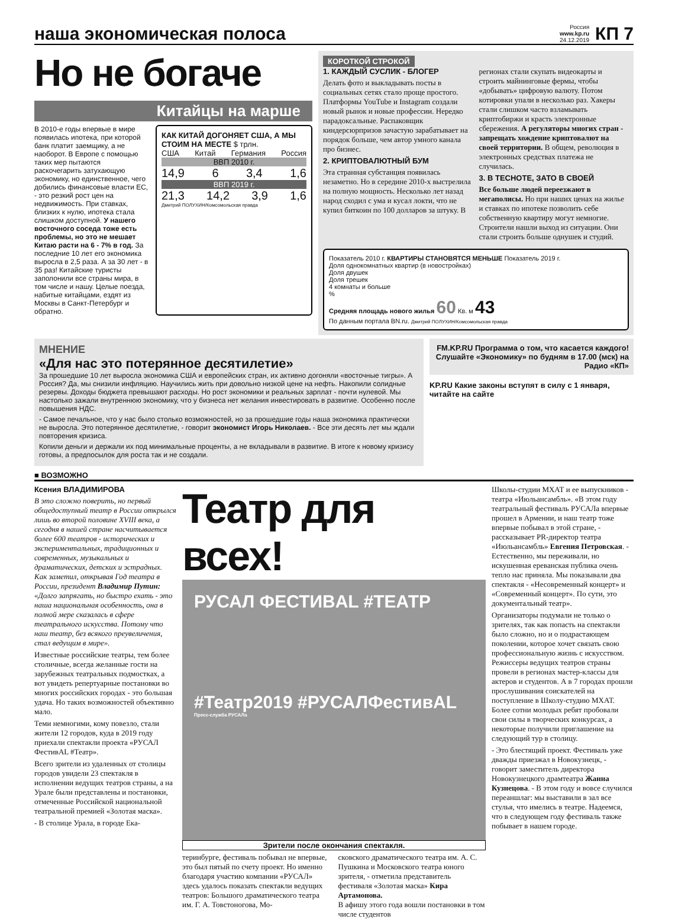наша экономическая полоса
Россия
www.kp.ru
24.12.2019
КП 7
Но не богаче
Китайцы на марше
В 2010-е годы впервые в мире появилась ипотека, при которой банк платит заемщику, а не наоборот. В Европе с помощью таких мер пытаются раскочегарить затухающую экономику, но единственное, чего добились финансовые власти ЕС, - это резкий рост цен на недвижимость. При ставках, близких к нулю, ипотека стала слишком доступной. У нашего восточного соседа тоже есть проблемы, но это не мешает Китаю расти на 6 - 7% в год. За последние 10 лет его экономика выросла в 2,5 раза. А за 30 лет - в 35 раз! Китайские туристы заполонили все страны мира, в том числе и нашу. Целые поезда, набитые китайцами, ездят из Москвы в Санкт-Петербург и обратно.
КАК КИТАЙ ДОГОНЯЕТ США, А МЫ СТОИМ НА МЕСТЕ $ трлн.
США Китай Германия Россия
ВВП 2010 г.
14,9 6 3,4 1,6
ВВП 2019 г.
21,3 14,2 3,9 1,6
Дмитрий ПОЛУХИН/Комсомольская правда
КОРОТКОЙ СТРОКОЙ
1. КАЖДЫЙ СУСЛИК - БЛОГЕР
Делать фото и выкладывать посты в социальных сетях стало проще простого. Платформы YouTube и Instagram создали новый рынок и новые профессии. Нередко парадоксальные. Распаковщик киндерсюрпризов зачастую зарабатывает на порядок больше, чем автор умного канала про бизнес.
2. КРИПТОВАЛЮТНЫЙ БУМ
Эта странная субстанция появилась незаметно. Но в середине 2010-х выстрелила на полную мощность. Несколько лет назад народ сходил с ума и кусал локти, что не купил биткоин по 100 долларов за штуку. В
регионах стали скупать видеокарты и строить майнинговые фермы, чтобы «добывать» цифровую валюту. Потом котировки упали в несколько раз. Хакеры стали слишком часто взламывать криптобиржи и красть электронные сбережения. А регуляторы многих стран - запрещать хождение криптовалют на своей территории. В общем, революция в электронных средствах платежа не случилась.
3. В ТЕСНОТЕ, ЗАТО В СВОЕЙ
Все больше людей переезжают в мегаполисы. Но при наших ценах на жилье и ставках по ипотеке позволить себе собственную квартиру могут немногие. Строители нашли выход из ситуации. Они стали строить больше однушек и студий.
Показатель 2010 г. КВАРТИРЫ СТАНОВЯТСЯ МЕНЬШЕ Показатель 2019 г.
Доля однокомнатных квартир (в новостройках)
Доля двушек
Доля трешек
4 комнаты и больше
%
Средняя площадь нового жилья 60 Кв. м 43
По данным портала BN.ru. Дмитрий ПОЛУХИН/Комсомольская правда
МНЕНИЕ
«Для нас это потерянное десятилетие»
За прошедшие 10 лет выросла экономика США и европейских стран, их активно догоняли «восточные тигры». А Россия? Да, мы снизили инфляцию. Научились жить при довольно низкой цене на нефть. Накопили солидные резервы. Доходы бюджета превышают расходы. Но рост экономики и реальных зарплат - почти нулевой. Мы настолько зажали внутреннюю экономику, что у бизнеса нет желания инвестировать в развитие. Особенно после повышения НДС.
- Самое печальное, что у нас было столько возможностей, но за прошедшие годы наша экономика практически не выросла. Это потерянное десятилетие, - говорит экономист Игорь Николаев. - Все эти десять лет мы ждали повторения кризиса.
Копили деньги и держали их под минимальные проценты, а не вкладывали в развитие. В итоге к новому кризису готовы, а предпосылок для роста так и не создали.
FM.KP.RU Программа о том, что касается каждого! Слушайте «Экономику» по будням в 17.00 (мск) на Радио «КП»
KP.RU Какие законы вступят в силу с 1 января, читайте на сайте
■ ВОЗМОЖНО
Ксения ВЛАДИМИРОВА
В это сложно поверить, но первый общедоступный театр в России открылся лишь во второй половине XVIII века, а сегодня в нашей стране насчитывается более 600 театров - исторических и экспериментальных, традиционных и современных, музыкальных и драматических, детских и эстрадных. Как заметил, открывая Год театра в России, президент Владимир Путин: «Долго запрягать, но быстро ехать - это наша национальная особенность, она в полной мере сказалась в сфере театрального искусства. Потому что наш театр, без всякого преувеличения, стал ведущим в мире».
Известные российские театры, тем более столичные, всегда желанные гости на зарубежных театральных подмостках, а вот увидеть репертуарные постановки во многих российских городах - это большая удача. Но таких возможностей объективно мало.
Теми немногими, кому повезло, стали жители 12 городов, куда в 2019 году приехали спектакли проекта «РУСАЛ ФестивAL #Театр».
Всего зрители из удаленных от столицы городов увидели 23 спектакля в исполнении ведущих театров страны, а на Урале были представлены и постановки, отмеченные Российской национальной театральной премией «Золотая маска».
- В столице Урала, в городе Ека-
Театр для всех!
РУСАЛ ФЕСТИВAL #ТЕАТР
#Театр2019 #РУСАЛФестивAL
Пресс-служба РУСАЛа
Зрители после окончания спектакля.
теринбурге, фестиваль побывал не впервые, это был пятый по счету проект. Но именно благодаря участию компании «РУСАЛ» здесь удалось показать спектакли ведущих театров: Большого драматического театра им. Г. А. Товстоногова, Мо-
сковского драматического театра им. А. С. Пушкина и Московского театра юного зрителя, - отметила представитель фестиваля «Золотая маска» Кира Артамонова.
В афишу этого года вошли постановки в том числе студентов
Школы-студии МХАТ и ее выпускников - театра «Июльансамбль». «В этом году театральный фестиваль РУСАЛа впервые прошел в Армении, и наш театр тоже впервые побывал в этой стране, - рассказывает PR-директор театра «Июльансамбль» Евгения Петровская. - Естественно, мы переживали, но искушенная ереванская публика очень тепло нас приняла. Мы показывали два спектакля - «Несовременный концерт» и «Современный концерт». По сути, это документальный театр».
Организаторы подумали не только о зрителях, так как попасть на спектакли было сложно, но и о подрастающем поколении, которое хочет связать свою профессиональную жизнь с искусством. Режиссеры ведущих театров страны провели в регионах мастер-классы для актеров и студентов. А в 7 городах прошли прослушивания соискателей на поступление в Школу-студию МХАТ. Более сотни молодых ребят пробовали свои силы в творческих конкурсах, а некоторые получили приглашение на следующий тур в столицу.
- Это блестящий проект. Фестиваль уже дважды приезжал в Новокузнецк, - говорит заместитель директора Новокузнецкого драмтеатра Жанна Кузнецова. - В этом году и вовсе случился переаншлаг: мы выставили в зал все стулья, что имелись в театре. Надеемся, что в следующем году фестиваль также побывает в нашем городе.